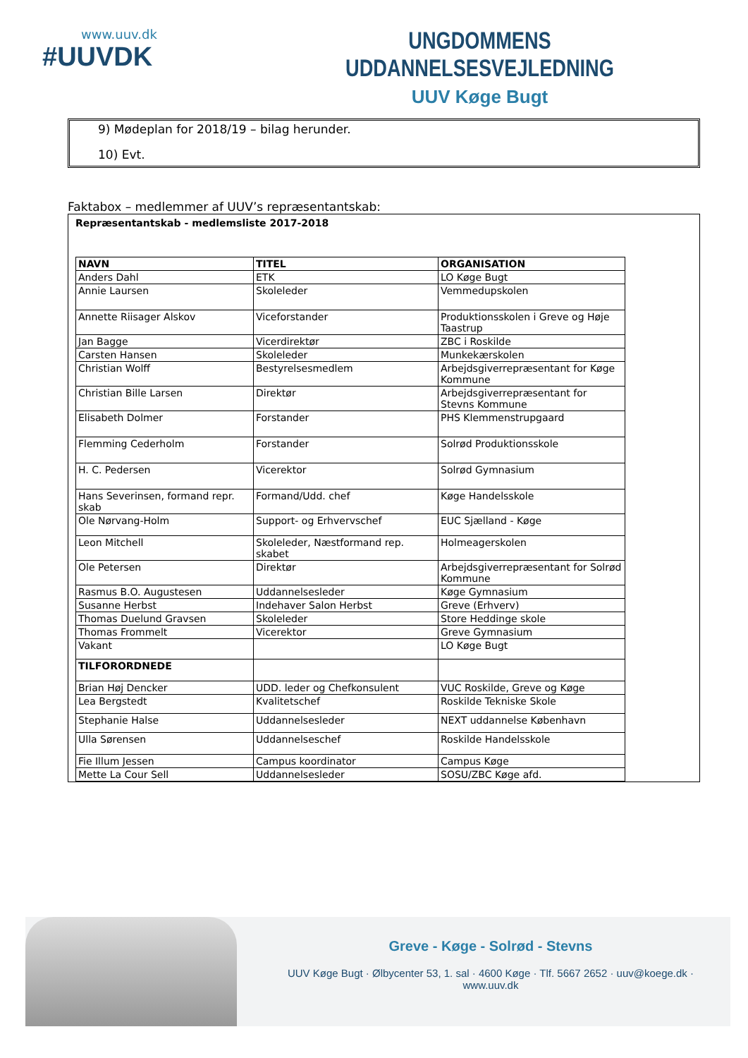www.uuv.dk
#UUVDK
UNGDOMMENS UDDANNELSESVEJLEDNING
UUV Køge Bugt
9) Mødeplan for 2018/19 – bilag herunder.
10) Evt.
Faktabox – medlemmer af UUV’s repræsentantskab:
Repræsentantskab - medlemsliste 2017-2018
| NAVN | TITEL | ORGANISATION |
| --- | --- | --- |
| Anders Dahl | ETK | LO Køge Bugt |
| Annie Laursen | Skoleleder | Vemmedupskolen |
| Annette Riisager Alskov | Viceforstander | Produktionsskolen i Greve og Høje Taastrup |
| Jan Bagge | Vicerdirektør | ZBC i Roskilde |
| Carsten Hansen | Skoleleder | Munkekærskolen |
| Christian Wolff | Bestyrelsesmedlem | Arbejdsgiverrepræsentant for Køge Kommune |
| Christian Bille Larsen | Direktør | Arbejdsgiverrepræsentant for Stevns Kommune |
| Elisabeth Dolmer | Forstander | PHS Klemmenstrupgaard |
| Flemming Cederholm | Forstander | Solrød Produktionsskole |
| H. C. Pedersen | Vicerektor | Solrød Gymnasium |
| Hans Severinsen, formand repr. skab | Formand/Udd. chef | Køge Handelsskole |
| Ole Nørvang-Holm | Support- og Erhvervschef | EUC Sjælland - Køge |
| Leon Mitchell | Skoleleder, Næstformand rep. skabet | Holmeagerskolen |
| Ole Petersen | Direktør | Arbejdsgiverrepræsentant for Solrød Kommune |
| Rasmus B.O. Augustesen | Uddannelsesleder | Køge Gymnasium |
| Susanne Herbst | Indehaver Salon Herbst | Greve (Erhverv) |
| Thomas Duelund Gravsen | Skoleleder | Store Heddinge skole |
| Thomas Frommelt | Vicerektor | Greve Gymnasium |
| Vakant | | LO Køge Bugt |
| TILFORORDNEDE | | |
| Brian Høj Dencker | UDD. leder og Chefkonsulent | VUC Roskilde, Greve og Køge |
| Lea Bergstedt | Kvalitetschef | Roskilde Tekniske Skole |
| Stephanie Halse | Uddannelsesleder | NEXT uddannelse København |
| Ulla Sørensen | Uddannelseschef | Roskilde Handelsskole |
| Fie Illum Jessen | Campus koordinator | Campus Køge |
| Mette La Cour Sell | Uddannelsesleder | SOSU/ZBC Køge afd. |
Greve - Køge - Solrød - Stevns
UUV Køge Bugt · Ølbycenter 53, 1. sal · 4600 Køge · Tlf. 5667 2652 · uuv@koege.dk · www.uuv.dk